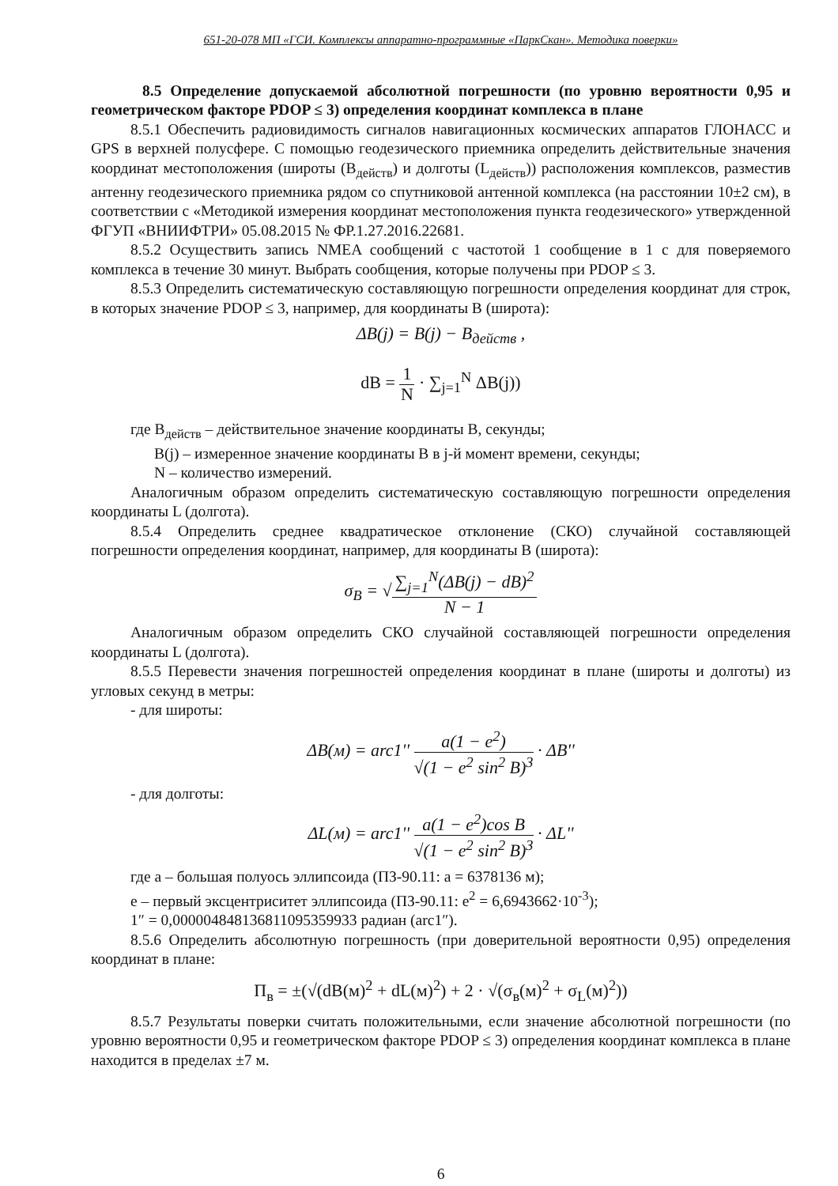651-20-078 МП «ГСИ. Комплексы аппаратно-программные «ПаркСкан». Методика поверки»
8.5 Определение допускаемой абсолютной погрешности (по уровню вероятности 0,95 и геометрическом факторе PDOP ≤ 3) определения координат комплекса в плане
8.5.1 Обеспечить радиовидимость сигналов навигационных космических аппаратов ГЛОНАСС и GPS в верхней полусфере. С помощью геодезического приемника определить действительные значения координат местоположения (широты (B<sub>действ</sub>) и долготы (L<sub>действ</sub>)) расположения комплексов, разместив антенну геодезического приемника рядом со спутниковой антенной комплекса (на расстоянии 10±2 см), в соответствии с «Методикой измерения координат местоположения пункта геодезического» утвержденной ФГУП «ВНИИФТРИ» 05.08.2015 № ФР.1.27.2016.22681.
8.5.2 Осуществить запись NMEA сообщений с частотой 1 сообщение в 1 с для поверяемого комплекса в течение 30 минут. Выбрать сообщения, которые получены при PDOP ≤ 3.
8.5.3 Определить систематическую составляющую погрешности определения координат для строк, в которых значение PDOP ≤ 3, например, для координаты B (широта):
ΔB(j) = B(j) − B<sub>действ</sub> ,
dB = 1 N · ∑<sub>j=1</sub><sup>N</sup> ΔB(j))
где B<sub>действ</sub> – действительное значение координаты B, секунды;
B(j) – измеренное значение координаты B в j-й момент времени, секунды;
N – количество измерений.
Аналогичным образом определить систематическую составляющую погрешности определения координаты L (долгота).
8.5.4 Определить среднее квадратическое отклонение (СКО) случайной составляющей погрешности определения координат, например, для координаты B (широта):
σ<sub>B</sub> = √∑<sub>j=1</sub><sup>N</sup>(ΔB(j) − dB)<sup>2</sup> N − 1
Аналогичным образом определить СКО случайной составляющей погрешности определения координаты L (долгота).
8.5.5 Перевести значения погрешностей определения координат в плане (широты и долготы) из угловых секунд в метры:
- для широты:
ΔB(м) = arc1'' a(1 − e<sup>2</sup>) √(1 − e<sup>2</sup> sin<sup>2</sup> B)<sup>3</sup> · ΔB''
- для долготы:
ΔL(м) = arc1'' a(1 − e<sup>2</sup>)cos B √(1 − e<sup>2</sup> sin<sup>2</sup> B)<sup>3</sup> · ΔL''
где a – большая полуось эллипсоида (ПЗ-90.11: a = 6378136 м);
e – первый эксцентриситет эллипсоида (ПЗ-90.11: e<sup>2</sup> = 6,6943662·10<sup>-3</sup>);
1″ = 0,000004848136811095359933 радиан (arc1″).
8.5.6 Определить абсолютную погрешность (при доверительной вероятности 0,95) определения координат в плане:
П<sub>в</sub> = ±(√(dB(м)<sup>2</sup> + dL(м)<sup>2</sup>) + 2 · √(σ<sub>в</sub>(м)<sup>2</sup> + σ<sub>L</sub>(м)<sup>2</sup>))
8.5.7 Результаты поверки считать положительными, если значение абсолютной погрешности (по уровню вероятности 0,95 и геометрическом факторе PDOP ≤ 3) определения координат комплекса в плане находится в пределах ±7 м.
6